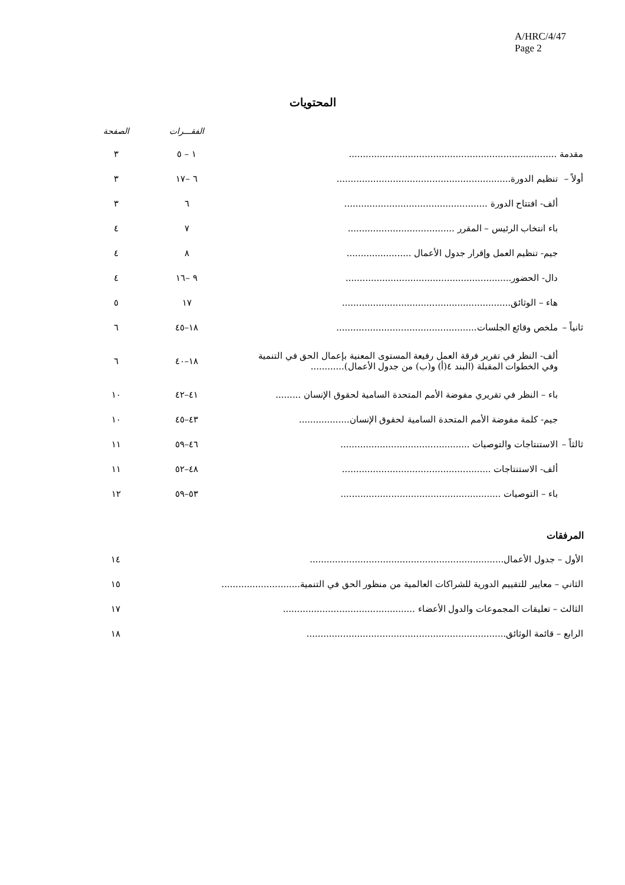A/HRC/4/47
Page 2
المحتويات
| | | الفقـــرات | الصفحة |
| --- | --- | --- | --- |
| مقدمة .......................................................................... | | ١ – ٥ | ٣ |
| أولاً – | تنظيم الدورة.............................................................. | ٦ –١٧ | ٣ |
| | ألف- افتتاح الدورة ................................................... | ٦ | ٣ |
| | باء انتخاب الرئيس – المقرر ...................................... | ٧ | ٤ |
| | جيم- تنظيم العمل وإقرار جدول الأعمال ....................... | ٨ | ٤ |
| | دال- الحضور........................................................... | ٩ –١٦ | ٤ |
| | هاء – الوثائق............................................................ | ١٧ | ٥ |
| ثانياً – | ملخص وقائع الجلسات.................................................. | ١٨–٤٥ | ٦ |
| | ألف- النظر في تقرير فرقة العمل رفيعة المستوى المعنية بإعمال الحق في التنمية وفي الخطوات المقبلة (البند ٤(أ) و(ب) من جدول الأعمال)............ | ١٨–٤٠ | ٦ |
| | باء – النظر في تقريري مفوضة الأمم المتحدة السامية لحقوق الإنسان ......... | ٤١–٤٢ | ١٠ |
| | جيم- كلمة مفوضة الأمم المتحدة السامية لحقوق الإنسان.................. | ٤٣–٤٥ | ١٠ |
| ثالثاً – | الاستنتاجات والتوصيات .............................................. | ٤٦–٥٩ | ١١ |
| | ألف- الاستنتاجات ..................................................... | ٤٨–٥٢ | ١١ |
| | باء – التوصيات ......................................................... | ٥٣–٥٩ | ١٢ |
المرفقات
| الأول – جدول الأعمال..................................................................... | ١٤ |
| الثاني – معايير للتقييم الدورية للشراكات العالمية من منظور الحق في التنمية............................ | ١٥ |
| الثالث – تعليقات المجموعات والدول الأعضاء ............................................... | ١٧ |
| الرابع – قائمة الوثائق....................................................................... | ١٨ |